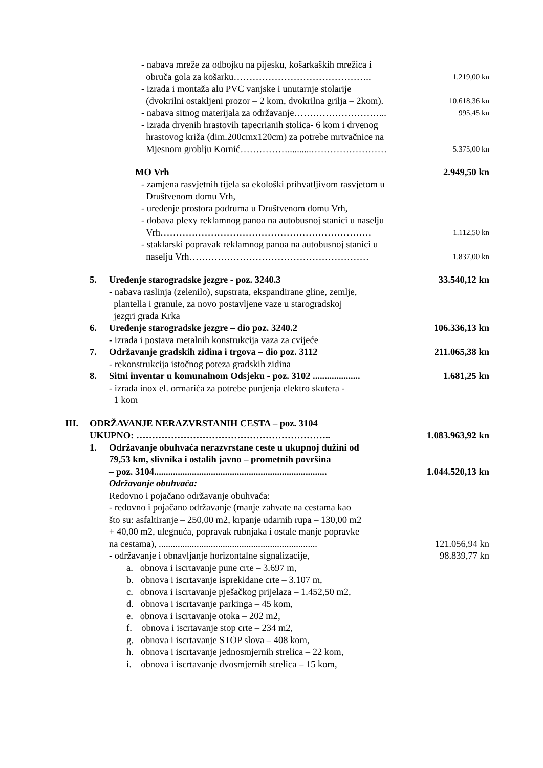- nabava mreže za odbojku na pijesku, košarkaških mrežica i
obruča gola za košarku……………………………………..
1.219,00 kn
- izrada i montaža alu PVC vanjske i unutarnje stolarije
(dvokrilni ostakljeni prozor – 2 kom, dvokrilna grilja – 2kom).
10.618,36 kn
- nabava sitnog materijala za održavanje………………………...
995,45 kn
- izrada drvenih hrastovih tapecrianih stolica- 6 kom i drvenog
hrastovog križa (dim.200cmx120cm) za potrebe mrtvačnice na
Mjesnom groblju Kornić……………..........……………………
5.375,00 kn
MO Vrh 2.949,50 kn
- zamjena rasvjetnih tijela sa ekološki prihvatljivom rasvjetom u
Društvenom domu Vrh,
- uređenje prostora podruma u Društvenom domu Vrh,
- dobava plexy reklamnog panoa na autobusnoj stanici u naselju
Vrh………………………………………………………….
1.112,50 kn
- staklarski popravak reklamnog panoa na autobusnoj stanici u
naselju Vrh…………………………………………………
1.837,00 kn
5. Uređenje starogradske jezgre - poz. 3240.3
- nabava raslinja (zelenilo), supstrata, ekspandirane gline, zemlje,
plantella i granule, za novo postavljene vaze u starogradskoj
jezgri grada Krka
33.540,12 kn
6. Uređenje starogradske jezgre – dio poz. 3240.2
- izrada i postava metalnih konstrukcija vaza za cvijeće
106.336,13 kn
7. Održavanje gradskih zidina i trgova – dio poz. 3112
- rekonstrukcija istočnog poteza gradskih zidina
211.065,38 kn
8. Sitni inventar u komunalnom Odsjeku - poz. 3102 ....................
- izrada inox el. ormarića za potrebe punjenja elektro skutera -
1 kom
1.681,25 kn
III. ODRŽAVANJE NERAZVRSTANIH CESTA – poz. 3104
UKUPNO: ……………………………………………………..
1.083.963,92 kn
1. Održavanje obuhvaća nerazvrstane ceste u ukupnoj dužini od
79,53 km, slivnika i ostalih javno – prometnih površina
– poz. 3104.........................................................................
1.044.520,13 kn
Održavanje obuhvaća:
Redovno i pojačano održavanje obuhvaća:
- redovno i pojačano održavanje (manje zahvate na cestama kao
što su: asfaltiranje – 250,00 m2, krpanje udarnih rupa – 130,00 m2
+ 40,00 m2, ulegnuća, popravak rubnjaka i ostale manje popravke
na cestama), ...................................................................
121.056,94 kn
- održavanje i obnavljanje horizontalne signalizacije,
98.839,77 kn
a. obnova i iscrtavanje pune crte – 3.697 m,
b. obnova i iscrtavanje isprekidane crte – 3.107 m,
c. obnova i iscrtavanje pješačkog prijelaza – 1.452,50 m2,
d. obnova i iscrtavanje parkinga – 45 kom,
e. obnova i iscrtavanje otoka – 202 m2,
f. obnova i iscrtavanje stop crte – 234 m2,
g. obnova i iscrtavanje STOP slova – 408 kom,
h. obnova i iscrtavanje jednosmjernih strelica – 22 kom,
i. obnova i iscrtavanje dvosmjernih strelica – 15 kom,